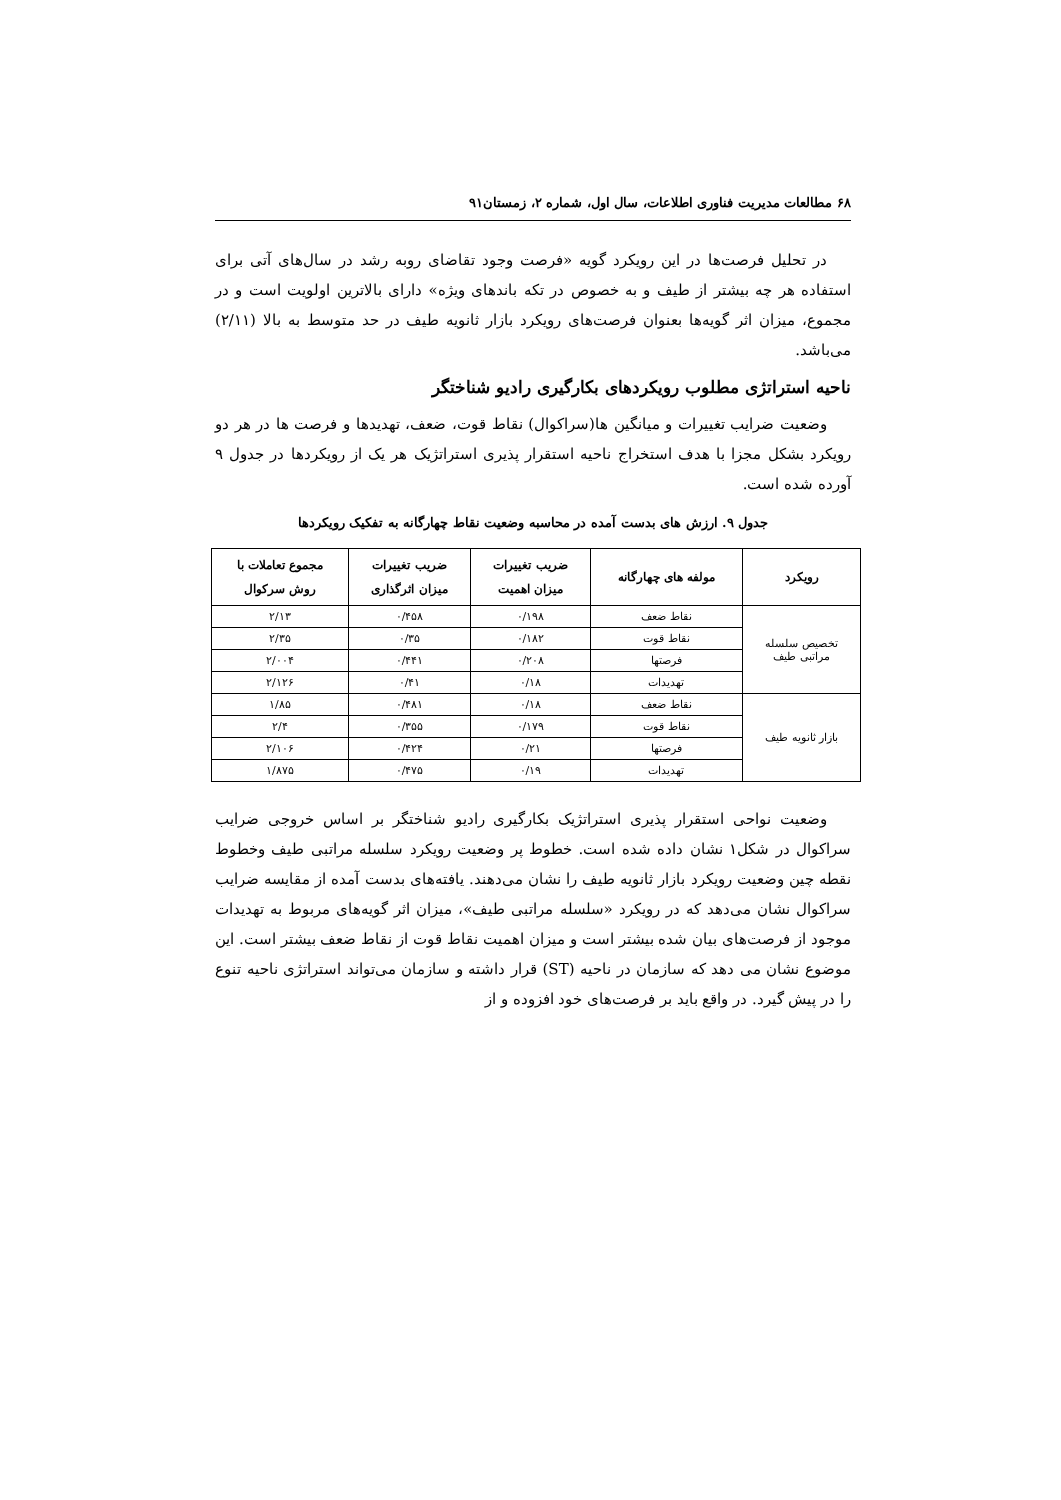۶۸ مطالعات مدیریت فناوری اطلاعات، سال اول، شماره ۲، زمستان۹۱
در تحلیل فرصت‌ها در این رویکرد گویه «فرصت وجود تقاضای روبه رشد در سال‌های آتی برای استفاده هر چه بیشتر از طیف و به خصوص در تکه باندهای ویژه» دارای بالاترین اولویت است و در مجموع، میزان اثر گویه‌ها بعنوان فرصت‌های رویکرد بازار ثانویه طیف در حد متوسط به بالا (۲/۱۱) می‌باشد.
ناحیه استراتژی مطلوب رویکردهای بکارگیری رادیو شناختگر
وضعیت ضرایب تغییرات و میانگین ها(سراکوال) نقاط قوت، ضعف، تهدیدها و فرصت ها در هر دو رویکرد بشکل مجزا با هدف استخراج ناحیه استقرار پذیری استراتژیک هر یک از رویکردها در جدول ۹ آورده شده است.
جدول ۹. ارزش های بدست آمده در محاسبه وضعیت نقاط چهارگانه به تفکیک رویکردها
| رویکرد | مولفه های چهارگانه | ضریب تغییرات میزان اهمیت | ضریب تغییرات میزان اثرگذاری | مجموع تعاملات با روش سرکوال |
| --- | --- | --- | --- | --- |
| تخصیص سلسله مراتبی طیف | نقاط ضعف | ۰/۱۹۸ | ۰/۴۵۸ | ۲/۱۳ |
| | نقاط قوت | ۰/۱۸۲ | ۰/۳۵ | ۲/۳۵ |
| | فرصتها | ۰/۲۰۸ | ۰/۴۴۱ | ۲/۰۰۴ |
| | تهدیدات | ۰/۱۸ | ۰/۴۱ | ۲/۱۲۶ |
| بازار ثانویه طیف | نقاط ضعف | ۰/۱۸ | ۰/۴۸۱ | ۱/۸۵ |
| | نقاط قوت | ۰/۱۷۹ | ۰/۳۵۵ | ۲/۴ |
| | فرصتها | ۰/۲۱ | ۰/۴۲۴ | ۲/۱۰۶ |
| | تهدیدات | ۰/۱۹ | ۰/۴۷۵ | ۱/۸۷۵ |
وضعیت نواحی استقرار پذیری استراتژیک بکارگیری رادیو شناختگر بر اساس خروجی ضرایب سراکوال در شکل۱ نشان داده شده است. خطوط پر وضعیت رویکرد سلسله مراتبی طیف وخطوط نقطه چین وضعیت رویکرد بازار ثانویه طیف را نشان می‌دهند. یافته‌های بدست آمده از مقایسه ضرایب سراکوال نشان می‌دهد که در رویکرد «سلسله مراتبی طیف»، میزان اثر گویه‌های مربوط به تهدیدات موجود از فرصت‌های بیان شده بیشتر است و میزان اهمیت نقاط قوت از نقاط ضعف بیشتر است. این موضوع نشان می دهد که سازمان در ناحیه (ST) قرار داشته و سازمان می‌تواند استراتژی ناحیه تنوع را در پیش گیرد. در واقع باید بر فرصت‌های خود افزوده و از